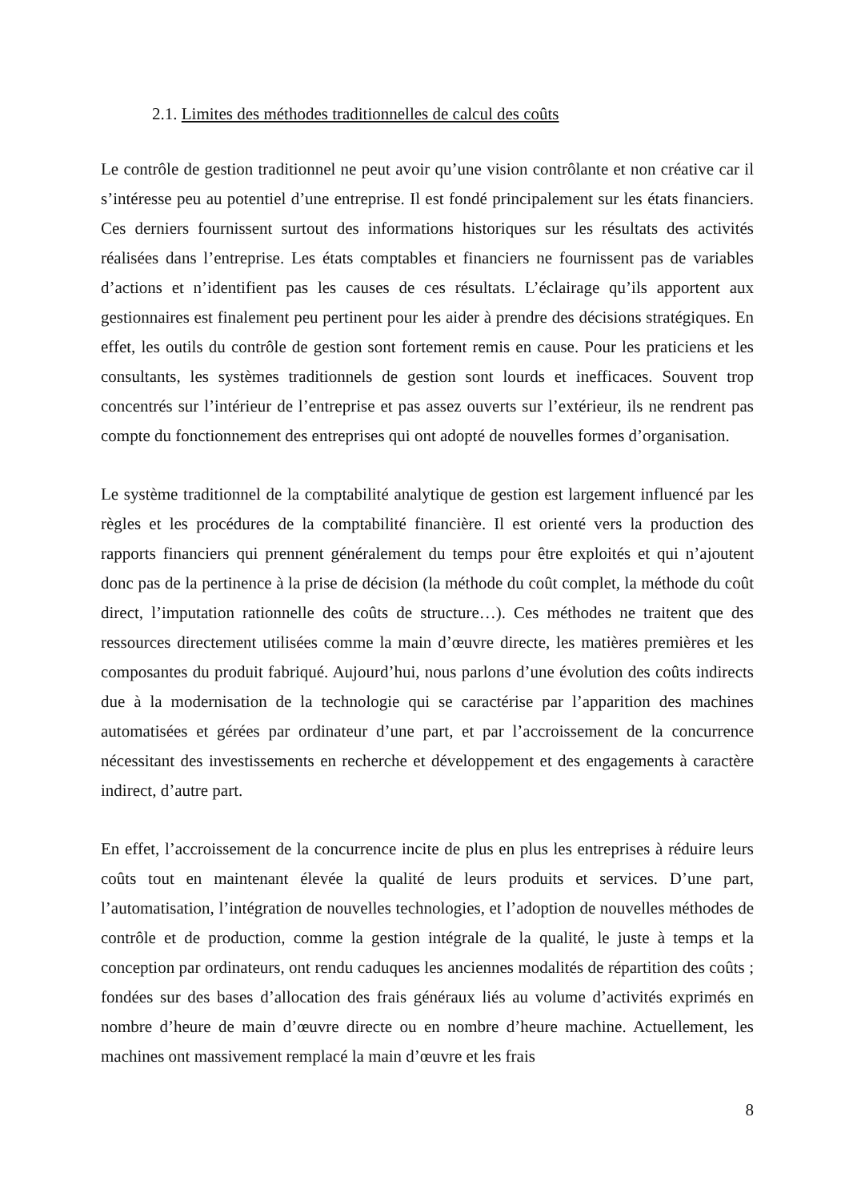2.1. Limites des méthodes traditionnelles de calcul des coûts
Le contrôle de gestion traditionnel ne peut avoir qu’une vision contrôlante et non créative car il s’intéresse peu au potentiel d’une entreprise. Il est fondé principalement sur les états financiers. Ces derniers fournissent surtout des informations historiques sur les résultats des activités réalisées dans l’entreprise. Les états comptables et financiers ne fournissent pas de variables d’actions et n’identifient pas les causes de ces résultats. L’éclairage qu’ils apportent aux gestionnaires est finalement peu pertinent pour les aider à prendre des décisions stratégiques. En effet, les outils du contrôle de gestion sont fortement remis en cause. Pour les praticiens et les consultants, les systèmes traditionnels de gestion sont lourds et inefficaces. Souvent trop concentrés sur l’intérieur de l’entreprise et pas assez ouverts sur l’extérieur, ils ne rendrent pas compte du fonctionnement des entreprises qui ont adopté de nouvelles formes d’organisation.
Le système traditionnel de la comptabilité analytique de gestion est largement influencé par les règles et les procédures de la comptabilité financière. Il est orienté vers la production des rapports financiers qui prennent généralement du temps pour être exploités et qui n’ajoutent donc pas de la pertinence à la prise de décision (la méthode du coût complet, la méthode du coût direct, l’imputation rationnelle des coûts de structure…). Ces méthodes ne traitent que des ressources directement utilisées comme la main d’œuvre directe, les matières premières et les composantes du produit fabriqué. Aujourd’hui, nous parlons d’une évolution des coûts indirects due à la modernisation de la technologie qui se caractérise par l’apparition des machines automatisées et gérées par ordinateur d’une part, et par l’accroissement de la concurrence nécessitant des investissements en recherche et développement et des engagements à caractère indirect, d’autre part.
En effet, l’accroissement de la concurrence incite de plus en plus les entreprises à réduire leurs coûts tout en maintenant élevée la qualité de leurs produits et services. D’une part, l’automatisation, l’intégration de nouvelles technologies, et l’adoption de nouvelles méthodes de contrôle et de production, comme la gestion intégrale de la qualité, le juste à temps et la conception par ordinateurs, ont rendu caduques les anciennes modalités de répartition des coûts ; fondées sur des bases d’allocation des frais généraux liés au volume d’activités exprimés en nombre d’heure de main d’œuvre directe ou en nombre d’heure machine. Actuellement, les machines ont massivement remplacé la main d’œuvre et les frais
8